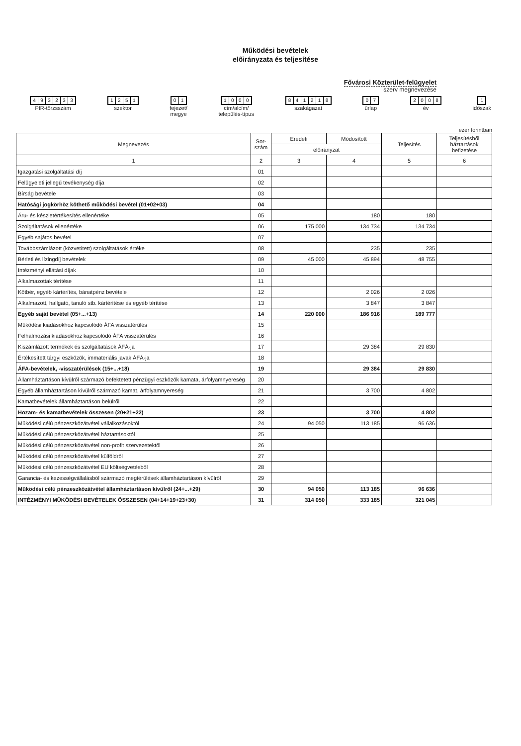Működési bevételek
előirányzata és teljesítése
Fővárosi Közterület-felügyelet
szerv megnevezése
493233
PIR-törzsszám
1251
szektor
01
fejezet/
megye
1000
cím/alcím/
település-típus
841218
szakágazat
07
űrlap
2008
év
1
időszak
ezer forintban
| Megnevezés | Sor- szám | Eredeti | Módosított | Teljesítés | Teljesítésből háztartások befizetése |
| --- | --- | --- | --- | --- | --- |
| | | előirányzat | | | |
| 1 | 2 | 3 | 4 | 5 | 6 |
| Igazgatási szolgáltatási díj | 01 | | | | |
| Felügyeleti jellegű tevékenység díja | 02 | | | | |
| Bírság bevétele | 03 | | | | |
| Hatósági jogkörhöz köthető működési bevétel (01+02+03) | 04 | | | | |
| Áru- és készletértékesítés ellenértéke | 05 | | 180 | 180 | |
| Szolgáltatások ellenértéke | 06 | 175 000 | 134 734 | 134 734 | |
| Egyéb sajátos bevétel | 07 | | | | |
| Továbbszámlázott (közvetített) szolgáltatások értéke | 08 | | 235 | 235 | |
| Bérleti és lízingdíj bevételek | 09 | 45 000 | 45 894 | 48 755 | |
| Intézményi ellátási díjak | 10 | | | | |
| Alkalmazottak térítése | 11 | | | | |
| Kötbér, egyéb kártérítés, bánatpénz bevétele | 12 | | 2 026 | 2 026 | |
| Alkalmazott, hallgató, tanuló stb. kártérítése és egyéb térítése | 13 | | 3 847 | 3 847 | |
| Egyéb saját bevétel (05+...+13) | 14 | 220 000 | 186 916 | 189 777 | |
| Működési kiadásokhoz kapcsolódó ÁFA visszatérülés | 15 | | | | |
| Felhalmozási kiadásokhoz kapcsolódó ÁFA visszatérülés | 16 | | | | |
| Kiszámlázott termékek és szolgáltatások ÁFÁ-ja | 17 | | 29 384 | 29 830 | |
| Értékesített tárgyi eszközök, immateriális javak ÁFÁ-ja | 18 | | | | |
| ÁFA-bevételek, -visszatérülések (15+...+18) | 19 | | 29 384 | 29 830 | |
| Államháztartáson kívülről származó befektetett pénzügyi eszközök kamata, árfolyamnyereség | 20 | | | | |
| Egyéb államháztartáson kívülről származó kamat, árfolyamnyereség | 21 | | 3 700 | 4 802 | |
| Kamatbevételek államháztartáson belülről | 22 | | | | |
| Hozam- és kamatbevételek összesen (20+21+22) | 23 | | 3 700 | 4 802 | |
| Működési célú pénzeszközátvétel vállalkozásoktól | 24 | 94 050 | 113 185 | 96 636 | |
| Működési célú pénzeszközátvétel háztartásoktól | 25 | | | | |
| Működési célú pénzeszközátvétel non-profit szervezetektől | 26 | | | | |
| Működési célú pénzeszközátvétel külföldről | 27 | | | | |
| Működési célú pénzeszközátvétel EU költségvetésből | 28 | | | | |
| Garancia- és kezességvállalásból származó megtérülések államháztartáson kívülről | 29 | | | | |
| Működési célú pénzeszközátvétel államháztartáson kívülről (24+...+29) | 30 | 94 050 | 113 185 | 96 636 | |
| INTÉZMÉNYI MŰKÖDÉSI BEVÉTELEK ÖSSZESEN (04+14+19+23+30) | 31 | 314 050 | 333 185 | 321 045 | |